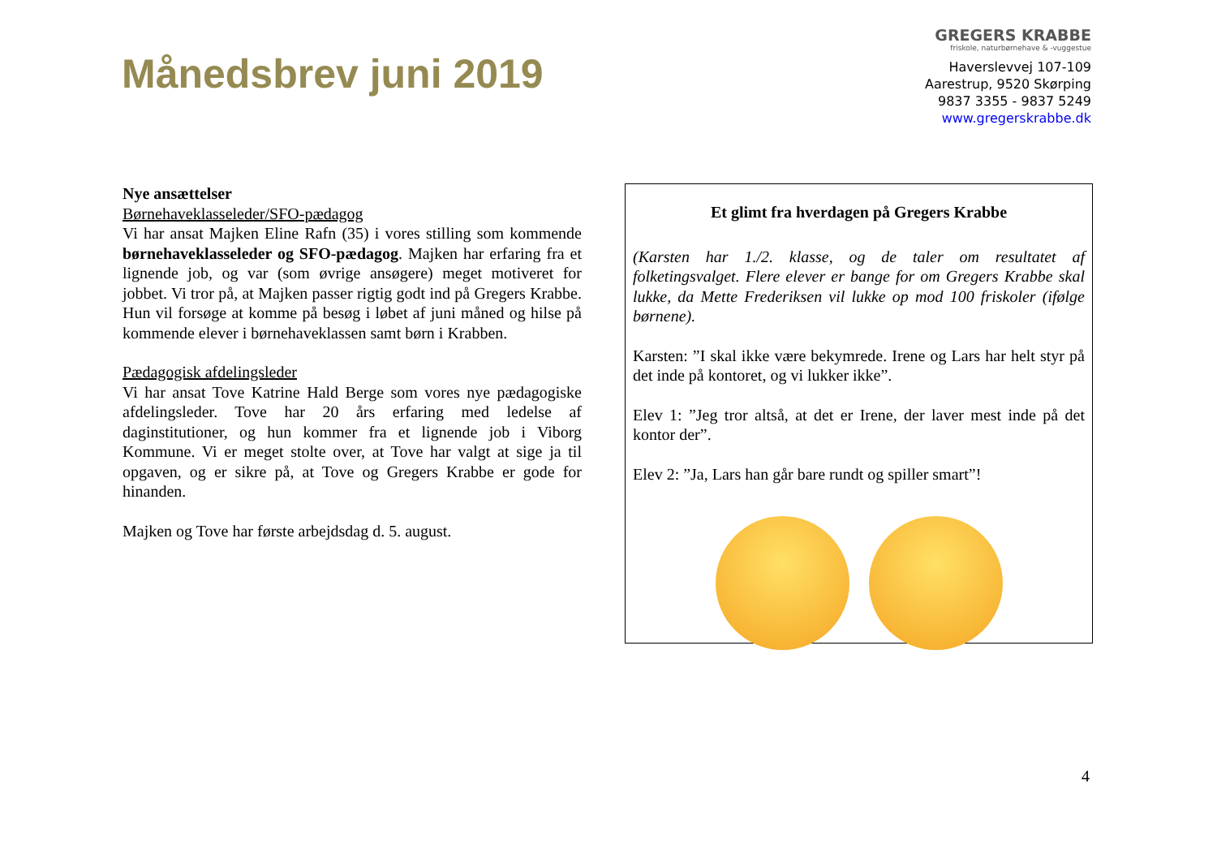Månedsbrev juni 2019
GREGERS KRABBE
friskole, naturbørnehave & -vuggestue
Haverslevvej 107-109
Aarestrup, 9520 Skørping
9837 3355 - 9837 5249
www.gregerskrabbe.dk
Nye ansættelser
Børnehaveklasseleder/SFO-pædagog
Vi har ansat Majken Eline Rafn (35) i vores stilling som kommende børnehaveklasseleder og SFO-pædagog. Majken har erfaring fra et lignende job, og var (som øvrige ansøgere) meget motiveret for jobbet. Vi tror på, at Majken passer rigtig godt ind på Gregers Krabbe. Hun vil forsøge at komme på besøg i løbet af juni måned og hilse på kommende elever i børnehaveklassen samt børn i Krabben.
Pædagogisk afdelingsleder
Vi har ansat Tove Katrine Hald Berge som vores nye pædagogiske afdelingsleder. Tove har 20 års erfaring med ledelse af daginstitutioner, og hun kommer fra et lignende job i Viborg Kommune. Vi er meget stolte over, at Tove har valgt at sige ja til opgaven, og er sikre på, at Tove og Gregers Krabbe er gode for hinanden.
Majken og Tove har første arbejdsdag d. 5. august.
Et glimt fra hverdagen på Gregers Krabbe
(Karsten har 1./2. klasse, og de taler om resultatet af folketingsvalget. Flere elever er bange for om Gregers Krabbe skal lukke, da Mette Frederiksen vil lukke op mod 100 friskoler (ifølge børnene).
Karsten: ”I skal ikke være bekymrede. Irene og Lars har helt styr på det inde på kontoret, og vi lukker ikke”.
Elev 1: ”Jeg tror altså, at det er Irene, der laver mest inde på det kontor der”.
Elev 2: ”Ja, Lars han går bare rundt og spiller smart”!
4